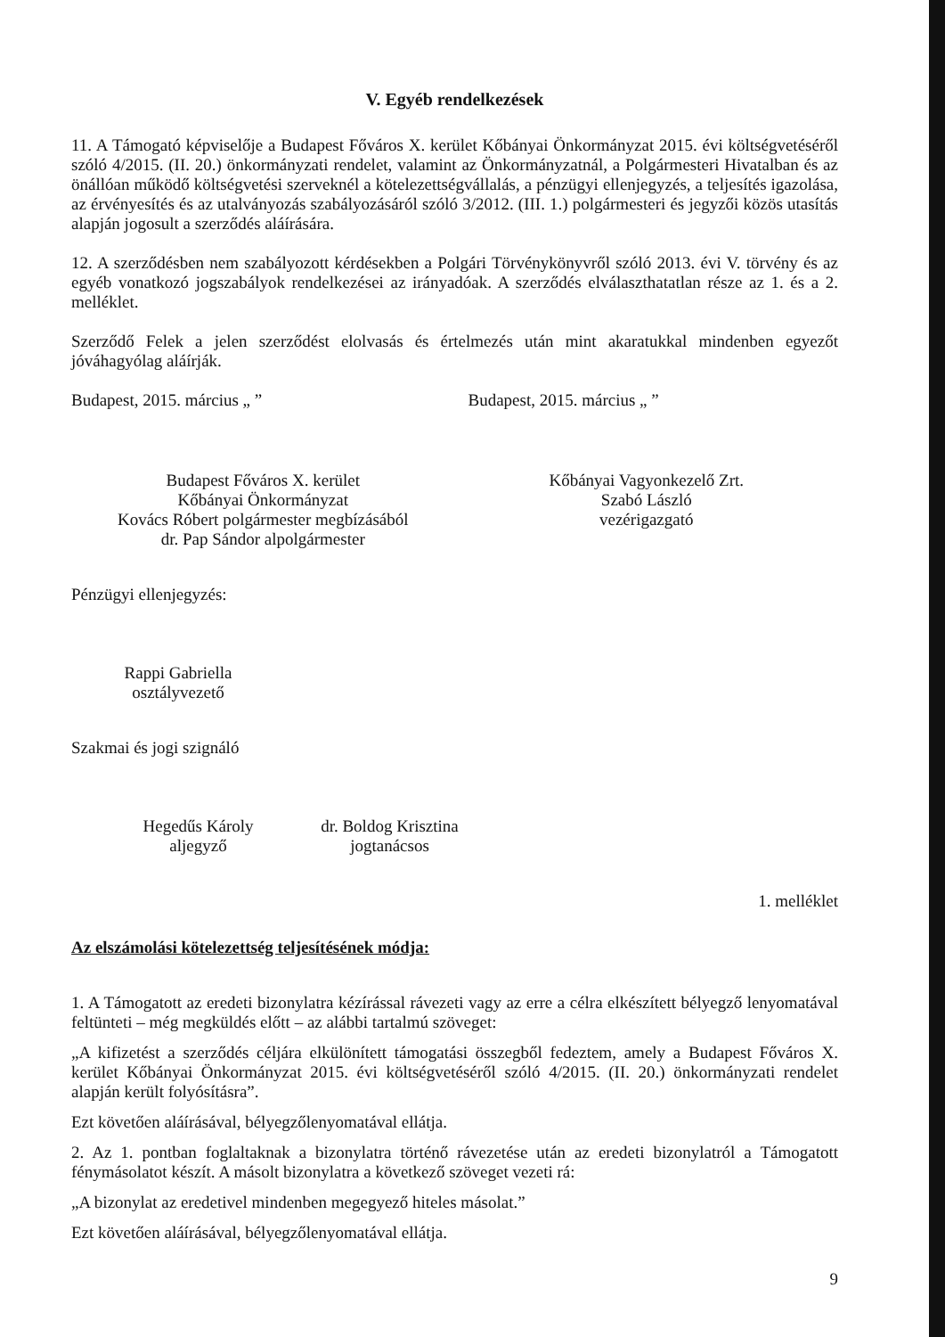V. Egyéb rendelkezések
11. A Támogató képviselője a Budapest Főváros X. kerület Kőbányai Önkormányzat 2015. évi költségvetéséről szóló 4/2015. (II. 20.) önkormányzati rendelet, valamint az Önkormányzatnál, a Polgármesteri Hivatalban és az önállóan működő költségvetési szerveknél a kötelezettségvállalás, a pénzügyi ellenjegyzés, a teljesítés igazolása, az érvényesítés és az utalványozás szabályozásáról szóló 3/2012. (III. 1.) polgármesteri és jegyzői közös utasítás alapján jogosult a szerződés aláírására.
12. A szerződésben nem szabályozott kérdésekben a Polgári Törvénykönyvről szóló 2013. évi V. törvény és az egyéb vonatkozó jogszabályok rendelkezései az irányadóak. A szerződés elválaszthatatlan része az 1. és a 2. melléklet.
Szerződő Felek a jelen szerződést elolvasás és értelmezés után mint akaratukkal mindenben egyezőt jóváhagyólag aláírják.
Budapest, 2015. március „ ” Budapest, 2015. március „ ”
Budapest Főváros X. kerület
Kőbányai Önkormányzat
Kovács Róbert polgármester megbízásából
dr. Pap Sándor alpolgármester
Kőbányai Vagyonkezelő Zrt.
Szabó László
vezérigazgató
Pénzügyi ellenjegyzés:
Rappi Gabriella
osztályvezető
Szakmai és jogi szignáló
Hegedűs Károly
aljegyző
dr. Boldog Krisztina
jogtanácsos
1. melléklet
Az elszámolási kötelezettség teljesítésének módja:
1. A Támogatott az eredeti bizonylatra kézírással rávezeti vagy az erre a célra elkészített bélyegző lenyomatával feltünteti – még megküldés előtt – az alábbi tartalmú szöveget:
„A kifizetést a szerződés céljára elkülönített támogatási összegből fedeztem, amely a Budapest Főváros X. kerület Kőbányai Önkormányzat 2015. évi költségvetéséről szóló 4/2015. (II. 20.) önkormányzati rendelet alapján került folyósításra”.
Ezt követően aláírásával, bélyegzőlenyomatával ellátja.
2. Az 1. pontban foglaltaknak a bizonylatra történő rávezetése után az eredeti bizonylatról a Támogatott fénymásolatot készít. A másolt bizonylatra a következő szöveget vezeti rá:
„A bizonylat az eredetivel mindenben megegyező hiteles másolat.”
Ezt követően aláírásával, bélyegzőlenyomatával ellátja.
9